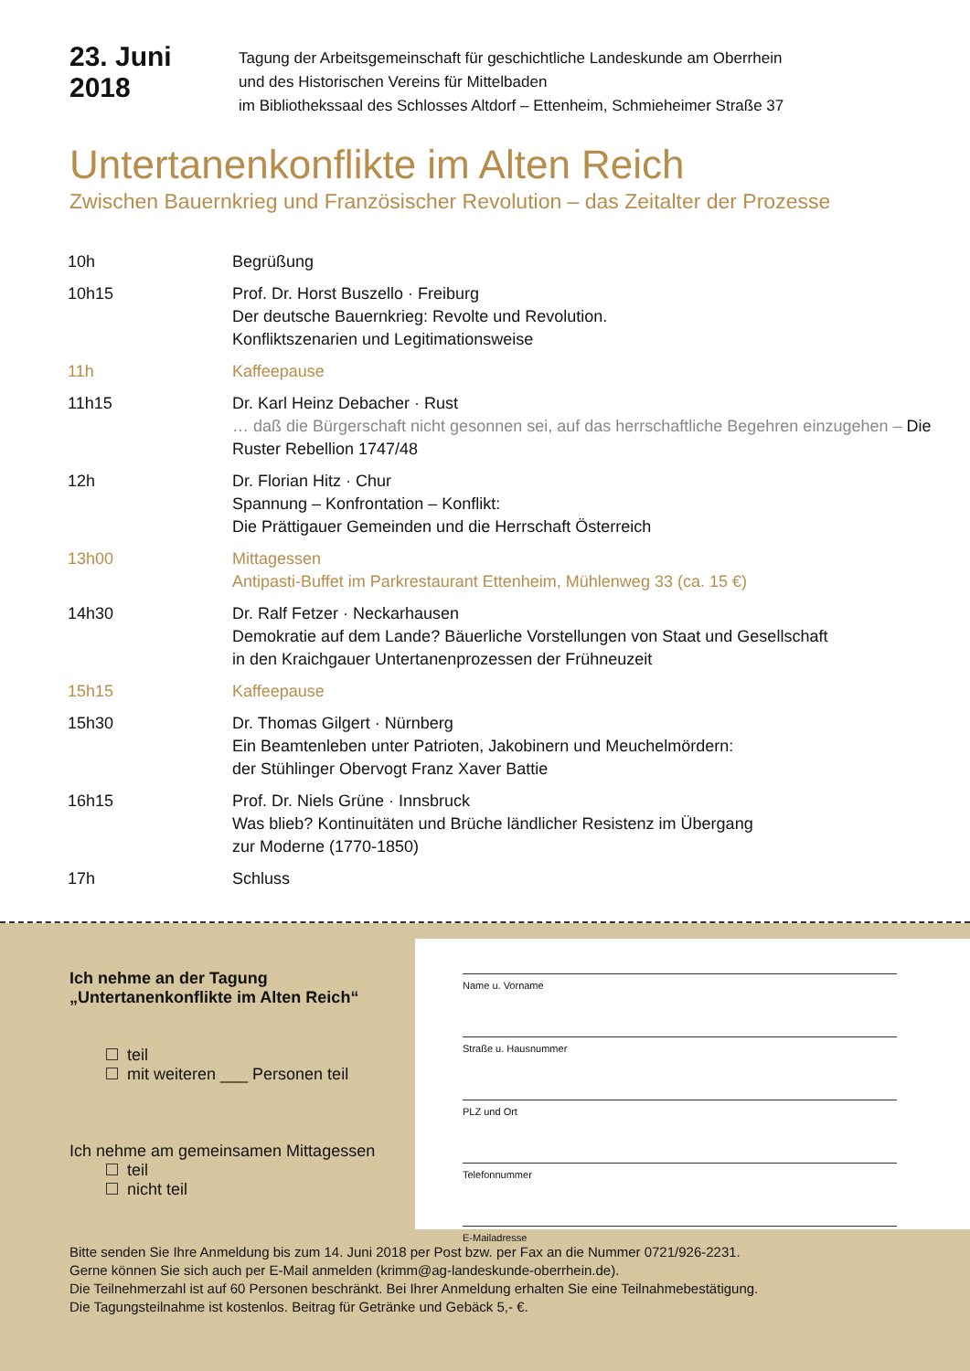23. Juni 2018
Tagung der Arbeitsgemeinschaft für geschichtliche Landeskunde am Oberrhein
und des Historischen Vereins für Mittelbaden
im Bibliothekssaal des Schlosses Altdorf – Ettenheim, Schmieheimer Straße 37
Untertanenkonflikte im Alten Reich
Zwischen Bauernkrieg und Französischer Revolution – das Zeitalter der Prozesse
| 10h | Begrüßung |
| 10h15 | Prof. Dr. Horst Buszello · Freiburg Der deutsche Bauernkrieg: Revolte und Revolution. Konfliktszenarien und Legitimationsweise |
| 11h | Kaffeepause |
| 11h15 | Dr. Karl Heinz Debacher · Rust … daß die Bürgerschaft nicht gesonnen sei, auf das herrschaftliche Begehren einzugehen – Die Ruster Rebellion 1747/48 |
| 12h | Dr. Florian Hitz · Chur Spannung – Konfrontation – Konflikt: Die Prättigauer Gemeinden und die Herrschaft Österreich |
| 13h00 | Mittagessen Antipasti-Buffet im Parkrestaurant Ettenheim, Mühlenweg 33 (ca. 15 €) |
| 14h30 | Dr. Ralf Fetzer · Neckarhausen Demokratie auf dem Lande? Bäuerliche Vorstellungen von Staat und Gesellschaft in den Kraichgauer Untertanenprozessen der Frühneuzeit |
| 15h15 | Kaffeepause |
| 15h30 | Dr. Thomas Gilgert · Nürnberg Ein Beamtenleben unter Patrioten, Jakobinern und Meuchelmördern: der Stühlinger Obervogt Franz Xaver Battie |
| 16h15 | Prof. Dr. Niels Grüne · Innsbruck Was blieb? Kontinuitäten und Brüche ländlicher Resistenz im Übergang zur Moderne (1770-1850) |
| 17h | Schluss |
Ich nehme an der Tagung
„Untertanenkonflikte im Alten Reich“
teil
mit weiteren ___ Personen teil
Ich nehme am gemeinsamen Mittagessen
teil
nicht teil
Name u. Vorname
Straße u. Hausnummer
PLZ und Ort
Telefonnummer
E-Mailadresse
Bitte senden Sie Ihre Anmeldung bis zum 14. Juni 2018 per Post bzw. per Fax an die Nummer 0721/926-2231.
Gerne können Sie sich auch per E-Mail anmelden (krimm@ag-landeskunde-oberrhein.de).
Die Teilnehmerzahl ist auf 60 Personen beschränkt. Bei Ihrer Anmeldung erhalten Sie eine Teilnahmebestätigung.
Die Tagungsteilnahme ist kostenlos. Beitrag für Getränke und Gebäck 5,- €.